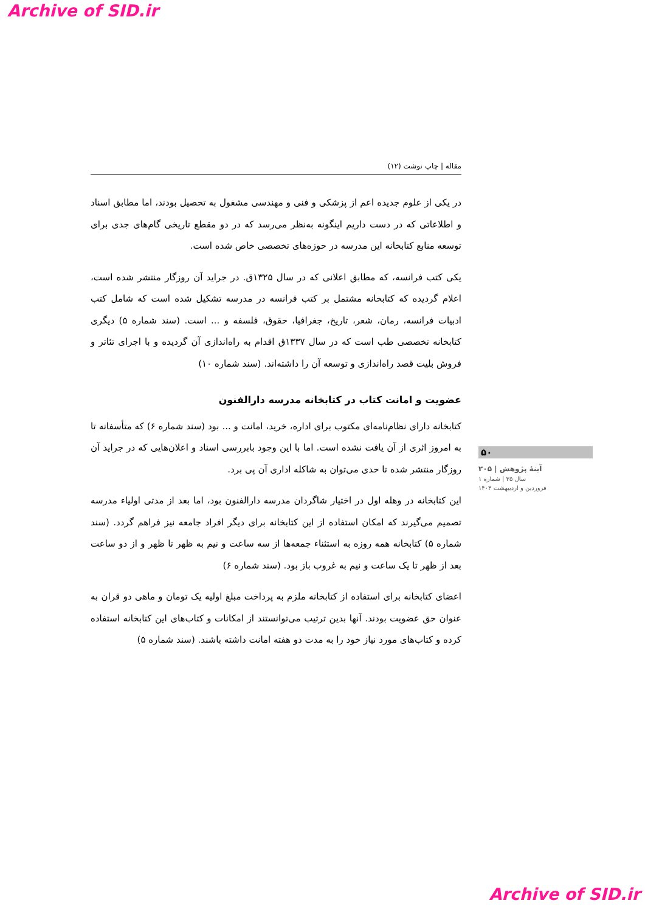Archive of SID.ir
مقاله | چاپ نوشت (۱۲)
در یکی از علوم جدیده اعم از پزشکی و فنی و مهندسی مشغول به تحصیل بودند، اما مطابق اسناد و اطلاعاتی که در دست داریم اینگونه به‌نظر می‌رسد که در دو مقطع تاریخی گام‌های جدی برای توسعه منابع کتابخانه این مدرسه در حوزه‌های تخصصی خاص شده است.
یکی کتب فرانسه، که مطابق اعلانی که در سال ۱۳۲۵ق. در جراید آن روزگار منتشر شده است، اعلام گردیده که کتابخانه مشتمل بر کتب فرانسه در مدرسه تشکیل شده است که شامل کتب ادبیات فرانسه، رمان، شعر، تاریخ، جغرافیا، حقوق، فلسفه و ... است. (سند شماره ۵) دیگری کتابخانه تخصصی طب است که در سال ۱۳۳۷ق اقدام به راه‌اندازی آن گردیده و با اجرای تئاتر و فروش بلیت قصد راه‌اندازی و توسعه آن را داشته‌اند. (سند شماره ۱۰)
عضویت و امانت کتاب در کتابخانه مدرسه دارالفنون
کتابخانه دارای نظام‌نامه‌ای مکتوب برای اداره، خرید، امانت و ... بود (سند شماره ۶) که متأسفانه تا به امروز اثری از آن یافت نشده است. اما با این وجود بابررسی اسناد و اعلان‌هایی که در جراید آن روزگار منتشر شده تا حدی می‌توان به شاکله اداری آن پی برد.
این کتابخانه در وهله اول در اختیار شاگردان مدرسه دارالفنون بود، اما بعد از مدتی اولیاء مدرسه تصمیم می‌گیرند که امکان استفاده از این کتابخانه برای دیگر افراد جامعه نیز فراهم گردد. (سند شماره ۵) کتابخانه همه روزه به استثناء جمعه‌ها از سه ساعت و نیم به ظهر تا ظهر و از دو ساعت بعد از ظهر تا یک ساعت و نیم به غروب باز بود. (سند شماره ۶)
اعضای کتابخانه برای استفاده از کتابخانه ملزم به پرداخت مبلغ اولیه یک تومان و ماهی دو قران به عنوان حق عضویت بودند. آنها بدین ترتیب می‌توانستند از امکانات و کتاب‌های این کتابخانه استفاده کرده و کتاب‌های مورد نیاز خود را به مدت دو هفته امانت داشته باشند. (سند شماره ۵)
۵۰
آینهٔ پژوهش | ۲۰۵
سال ۳۵ | شماره ۱
فروردین و اردیبهشت ۱۴۰۳
Archive of SID.ir